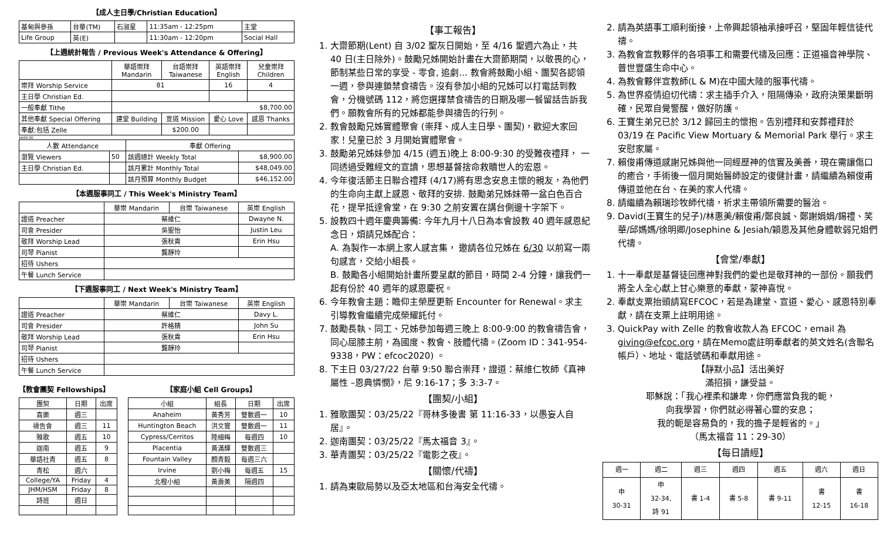【成人主日學/Christian Education】
| 基甸與參孫 | 台華(TM) | 石淑星 | 11:35am - 12:25pm | 主堂 |
| Life Group | 英(E) | | 11:30am - 12:20pm | Social Hall |
【上週統計報告 / Previous Week's Attendance & Offering】
| | 華語崇拜 Mandarin | 台語崇拜 Taiwanese | 英語崇拜 English | 兒童崇拜 Children |
| --- | --- | --- | --- | --- |
| 崇拜 Worship Service | 81 | | 16 | 4 |
| 主日學 Christian Ed. | | | | |
| 一般奉獻 Tithe | $8,700.00 | | | |
| 其他奉獻 Special Offering | 建堂 Building | 宣道 Mission | 愛心 Love | 感恩 Thanks |
| 奉獻:包括 Zelle | | $200.00 | | |
$600.00
| 人數 Attendance | | 奉獻 Offering | |
| --- | --- | --- | --- |
| 瀏覽 Viewers | 50 | 該週總計 Weekly Total | $8,900.00 |
| 主日學 Christian Ed. | | 該月累計 Monthly Total | $48,049.00 |
| | | 該月預算 Monthly Budget | $46,152.00 |
【本週服事同工 / This Week's Ministry Team】
| | 華崇 Mandarin | 台崇 Taiwanese | 英崇 English |
| --- | --- | --- | --- |
| 證道 Preacher | 蔡維仁 | | Dwayne N. |
| 司會 Presider | 吳聖怡 | | Justin Leu |
| 敬拜 Worship Lead | 張秋貴 | | Erin Hsu |
| 司琴 Pianist | 龔靜玲 | | |
| 招待 Ushers | | | |
| 午餐 Lunch Service | | | |
【下週服事同工 / Next Week's Ministry Team】
| | 華崇 Mandarin | 台崇 Taiwanese | 英崇 English |
| --- | --- | --- | --- |
| 證道 Preacher | 蔡維仁 | | Davy L. |
| 司會 Presider | 許格精 | | John Su |
| 敬拜 Worship Lead | 張秋貴 | | Erin Hsu |
| 司琴 Pianist | 龔靜玲 | | |
| 招待 Ushers | | | |
| 午餐 Lunch Service | | | |
【教會團契 Fellowships】
| 團契 | 日期 | 出席 |
| 喜樂 | 週三 | |
| 禱告會 | 週三 | 11 |
| 雅歌 | 週五 | 10 |
| 迦南 | 週五 | 9 |
| 華語社青 | 週五 | 8 |
| 青松 | 週六 | |
| College/YA | Friday | 4 |
| JHM/HSM | Friday | 8 |
| 詩班 | 週日 | |
【家庭小組 Cell Groups】
| 小組 | 組長 | 日期 | 出席 |
| Anaheim | 黃秀芳 | 雙數週一 | 10 |
| Huntington Beach | 洪文鸞 | 雙數週一 | 11 |
| Cypress/Cerritos | 陸細梅 | 每週四 | 10 |
| Placentia | 黃滿輝 | 雙數週三 | |
| Fountain Valley | 顏青毅 | 每週三六 | |
| Irvine | 劉小梅 | 每週五 | 15 |
| 北橙小組 | 黃壽美 | 隔週四 | |
【事工報告】
1. 大齋節期(Lent) 自 3/02 聖灰日開始，至 4/16 聖週六為止，共 40 日(主日除外)。鼓勵兄姊開始計畫在大齋節期間，以敬畏的心，節制某些日常的享受 - 零食, 追劇... 教會將鼓勵小組、團契各認領一週，參與連鎖禁食禱告。沒有參加小組的兄姊可以打電話到教會，分機號碼 112，將您選擇禁食禱告的日期及哪一餐留話告訴我們。願教會所有的兄姊都能參與禱告的行列。
2. 教會鼓勵兄姊實體聚會 (崇拜、成人主日學、團契)，歡迎大家回家！兒童已於 3 月開始實體聚會。
3. 鼓勵弟兄姊妹參加 4/15 (週五)晚上 8:00-9:30 的受難夜禮拜， 一同透過受難經文的宣讀，思想基督捨命救贖世人的宏恩。
4. 今年復活節主日聯合禮拜 (4/17)將有思念安息主懷的親友，為他們的生命向主獻上感恩、敬拜的安排. 鼓勵弟兄姊妹帶一盆白色百合花，提早抵達會堂，在 9:30 之前安置在講台側邊十字架下。
5. 設教四十週年慶典籌備: 今年九月十八日為本會設教 40 週年感恩紀念日，煩請兄姊配合：
A. 為製作一本網上家人感言集， 邀請各位兄姊在 6/30 以前寫一兩句感言，交給小組長。
B. 鼓勵各小組開始計畫所要呈獻的節目，時間 2-4 分鐘，讓我們一起有份於 40 週年的感恩慶祝。
6. 今年教會主題：瞻仰主榮歷更新 Encounter for Renewal。求主引導教會繼續完成榮耀託付。
7. 鼓勵長執、同工、兄姊參加每週三晚上 8:00-9:00 的教會禱告會，同心屈膝主前，為國度、教會、肢體代禱。(Zoom ID：341-954-9338，PW：efcoc2020) 。
8. 下主日 03/27/22 台華 9:50 聯合崇拜，證道：蔡維仁牧師《真神屬性 –恩典憐憫》，尼 9:16-17；多 3:3-7。
【團契/小組】
1. 雅歌團契：03/25/22『哥林多後書 第 11:16-33，以愚妄人自居』。
2. 迦南團契：03/25/22『馬太福音 3』。
3. 華青團契：03/25/22『電影之夜』。
【關懷/代禱】
1. 請為東歐局勢以及亞太地區和台海安全代禱。
2. 請為英語事工順利銜接，上帝興起領袖承接呼召，堅固年輕信徒代禱。
3. 為教會宣教夥伴的各項事工和需要代禱及回應：正道福音神學院、普世豐盛生命中心。
4. 為教會夥伴宣教師(L & M)在中國大陸的服事代禱。
5. 為世界疫情迫切代禱：求主插手介入，阻隔傳染，政府決策果斷明確，民眾自覺警醒，做好防護。
6. 王寶生弟兄已於 3/12 歸回主的懷抱。告別禮拜和安葬禮拜於 03/19 在 Pacific View Mortuary & Memorial Park 舉行。求主安慰家屬。
7. 賴俊甫傳道感謝兄姊與他一同經歷神的信實及美善，現在需讓傷口的癒合，手術後一個月開始醫師設定的復健計畫，請繼續為賴俊甫傳道並他在台、在美的家人代禱。
8. 請繼續為賴瑞珍牧師代禱，祈求主帶領所需要的醫治。
9. David(王寶生的兒子)/林惠美/賴俊甫/鄭良誠、鄭謝娟娟/錫禮、笑華/邱媽媽/徐明卿/Josephine & Jesiah/穎恩及其他身體軟弱兄姐們代禱。
【會堂/奉獻】
1. 十一奉獻是基督徒回應神對我們的愛也是敬拜神的一部份。願我們將全人全心獻上甘心樂意的奉獻，蒙神喜悅。
2. 奉獻支票抬頭請寫EFCOC，若是為建堂、宣道、愛心、感恩特別奉獻，請在支票上註明用途。
3. QuickPay with Zelle 的教會收款人為 EFCOC，email 為 giving@efcoc.org，請在Memo處註明奉獻者的英文姓名(含聯名帳戶）、地址、電話號碼和奉獻用途。
【靜默小品】活出美好
滿招損，謙受益。
耶穌說：「我心裡柔和謙卑，你們應當負我的軛，
向我學習，你們就必得著心靈的安息；
我的軛是容易負的，我的擔子是輕省的。」
（馬太福音 11：29-30）
【每日讀經】
| 週一 | 週二 | 週三 | 週四 | 週五 | 週六 | 週日 |
| 申 30-31 | 申 32-34, 詩 91 | 書 1-4 | 書 5-8 | 書 9-11 | 書 12-15 | 書 16-18 |